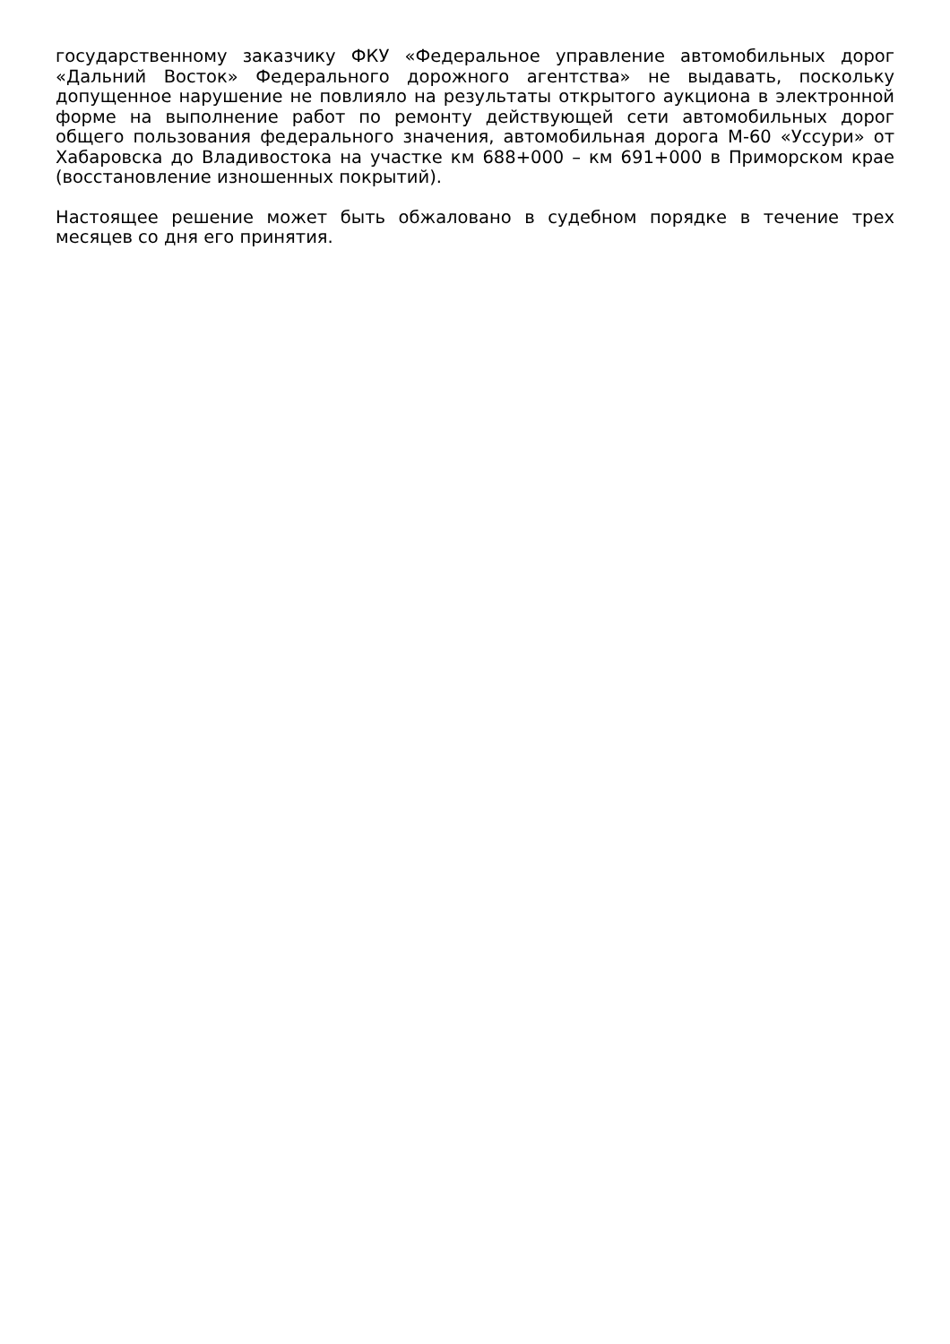государственному заказчику ФКУ «Федеральное управление автомобильных дорог «Дальний Восток» Федерального дорожного агентства» не выдавать, поскольку допущенное нарушение не повлияло на результаты открытого аукциона в электронной форме на выполнение работ по ремонту действующей сети автомобильных дорог общего пользования федерального значения, автомобильная дорога М-60 «Уссури» от Хабаровска до Владивостока на участке км 688+000 – км 691+000 в Приморском крае (восстановление изношенных покрытий).
Настоящее решение может быть обжаловано в судебном порядке в течение трех месяцев со дня его принятия.